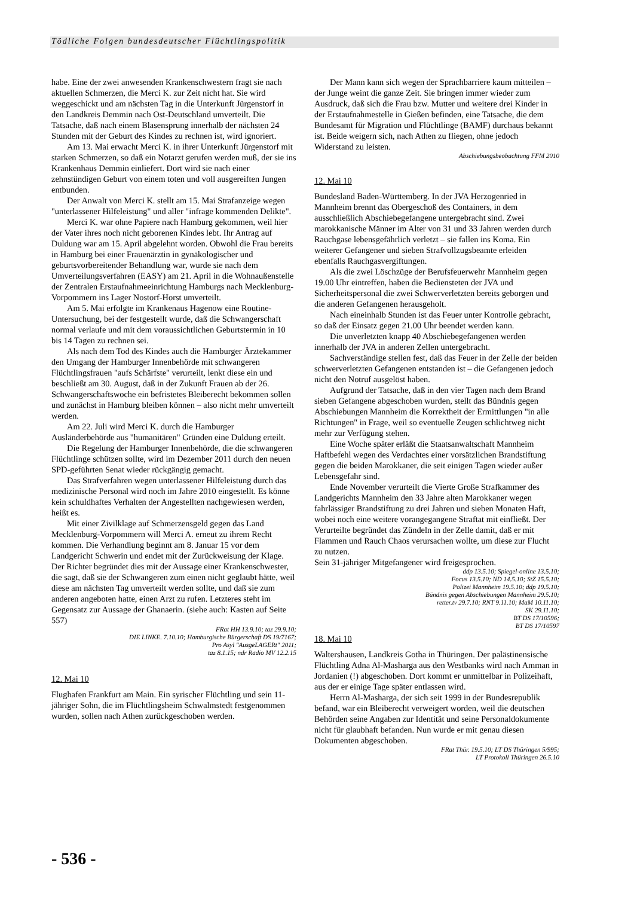Tödliche Folgen bundesdeutscher Flüchtlingspolitik
habe. Eine der zwei anwesenden Krankenschwestern fragt sie nach aktuellen Schmerzen, die Merci K. zur Zeit nicht hat. Sie wird weggeschickt und am nächsten Tag in die Unterkunft Jürgenstorf in den Landkreis Demmin nach Ost-Deutschland umverteilt. Die Tatsache, daß nach einem Blasensprung innerhalb der nächsten 24 Stunden mit der Geburt des Kindes zu rechnen ist, wird ignoriert.
Am 13. Mai erwacht Merci K. in ihrer Unterkunft Jürgenstorf mit starken Schmerzen, so daß ein Notarzt gerufen werden muß, der sie ins Krankenhaus Demmin einliefert. Dort wird sie nach einer zehnstündigen Geburt von einem toten und voll ausgereiften Jungen entbunden.
Der Anwalt von Merci K. stellt am 15. Mai Strafanzeige wegen "unterlassener Hilfeleistung" und aller "infrage kommenden Delikte".
Merci K. war ohne Papiere nach Hamburg gekommen, weil hier der Vater ihres noch nicht geborenen Kindes lebt. Ihr Antrag auf Duldung war am 15. April abgelehnt worden. Obwohl die Frau bereits in Hamburg bei einer Frauenärztin in gynäkologischer und geburtsvorbereitender Behandlung war, wurde sie nach dem Umverteilungsverfahren (EASY) am 21. April in die Wohnaußenstelle der Zentralen Erstaufnahmeeinrichtung Hamburgs nach Mecklenburg-Vorpommern ins Lager Nostorf-Horst umverteilt.
Am 5. Mai erfolgte im Krankenaus Hagenow eine Routine-Untersuchung, bei der festgestellt wurde, daß die Schwangerschaft normal verlaufe und mit dem voraussichtlichen Geburtstermin in 10 bis 14 Tagen zu rechnen sei.
Als nach dem Tod des Kindes auch die Hamburger Ärztekammer den Umgang der Hamburger Innenbehörde mit schwangeren Flüchtlingsfrauen "aufs Schärfste" verurteilt, lenkt diese ein und beschließt am 30. August, daß in der Zukunft Frauen ab der 26. Schwangerschaftswoche ein befristetes Bleiberecht bekommen sollen und zunächst in Hamburg bleiben können – also nicht mehr umverteilt werden.
Am 22. Juli wird Merci K. durch die Hamburger Ausländerbehörde aus "humanitären" Gründen eine Duldung erteilt.
Die Regelung der Hamburger Innenbehörde, die die schwangeren Flüchtlinge schützen sollte, wird im Dezember 2011 durch den neuen SPD-geführten Senat wieder rückgängig gemacht.
Das Strafverfahren wegen unterlassener Hilfeleistung durch das medizinische Personal wird noch im Jahre 2010 eingestellt. Es könne kein schuldhaftes Verhalten der Angestellten nachgewiesen werden, heißt es.
Mit einer Zivilklage auf Schmerzensgeld gegen das Land Mecklenburg-Vorpommern will Merci A. erneut zu ihrem Recht kommen. Die Verhandlung beginnt am 8. Januar 15 vor dem Landgericht Schwerin und endet mit der Zurückweisung der Klage. Der Richter begründet dies mit der Aussage einer Krankenschwester, die sagt, daß sie der Schwangeren zum einen nicht geglaubt hätte, weil diese am nächsten Tag umverteilt werden sollte, und daß sie zum anderen angeboten hatte, einen Arzt zu rufen. Letzteres steht im Gegensatz zur Aussage der Ghanaerin. (siehe auch: Kasten auf Seite 557)
FRat HH 13.9.10; taz 29.9.10;
DIE LINKE. 7.10.10; Hamburgische Bürgerschaft DS 19/7167;
Pro Asyl "AusgeLAGERt" 2011;
taz 8.1.15; ndr Radio MV 12.2.15
12. Mai 10
Flughafen Frankfurt am Main. Ein syrischer Flüchtling und sein 11-jähriger Sohn, die im Flüchtlingsheim Schwalmstedt festgenommen wurden, sollen nach Athen zurückgeschoben werden.
Der Mann kann sich wegen der Sprachbarriere kaum mitteilen – der Junge weint die ganze Zeit. Sie bringen immer wieder zum Ausdruck, daß sich die Frau bzw. Mutter und weitere drei Kinder in der Erstaufnahmestelle in Gießen befinden, eine Tatsache, die dem Bundesamt für Migration und Flüchtlinge (BAMF) durchaus bekannt ist. Beide weigern sich, nach Athen zu fliegen, ohne jedoch Widerstand zu leisten.
Abschiebungsbeobachtung FFM 2010
12. Mai 10
Bundesland Baden-Württemberg. In der JVA Herzogenried in Mannheim brennt das Obergeschoß des Containers, in dem ausschließlich Abschiebegefangene untergebracht sind. Zwei marokkanische Männer im Alter von 31 und 33 Jahren werden durch Rauchgase lebensgefährlich verletzt – sie fallen ins Koma. Ein weiterer Gefangener und sieben Strafvollzugsbeamte erleiden ebenfalls Rauchgasvergiftungen.
Als die zwei Löschzüge der Berufsfeuerwehr Mannheim gegen 19.00 Uhr eintreffen, haben die Bediensteten der JVA und Sicherheitspersonal die zwei Schwerverletzten bereits geborgen und die anderen Gefangenen herausgeholt.
Nach eineinhalb Stunden ist das Feuer unter Kontrolle gebracht, so daß der Einsatz gegen 21.00 Uhr beendet werden kann.
Die unverletzten knapp 40 Abschiebegefangenen werden innerhalb der JVA in anderen Zellen untergebracht.
Sachverständige stellen fest, daß das Feuer in der Zelle der beiden schwerverletzten Gefangenen entstanden ist – die Gefangenen jedoch nicht den Notruf ausgelöst haben.
Aufgrund der Tatsache, daß in den vier Tagen nach dem Brand sieben Gefangene abgeschoben wurden, stellt das Bündnis gegen Abschiebungen Mannheim die Korrektheit der Ermittlungen "in alle Richtungen" in Frage, weil so eventuelle Zeugen schlichtweg nicht mehr zur Verfügung stehen.
Eine Woche später erläßt die Staatsanwaltschaft Mannheim Haftbefehl wegen des Verdachtes einer vorsätzlichen Brandstiftung gegen die beiden Marokkaner, die seit einigen Tagen wieder außer Lebensgefahr sind.
Ende November verurteilt die Vierte Große Strafkammer des Landgerichts Mannheim den 33 Jahre alten Marokkaner wegen fahrlässiger Brandstiftung zu drei Jahren und sieben Monaten Haft, wobei noch eine weitere vorangegangene Straftat mit einfließt. Der Verurteilte begründet das Zündeln in der Zelle damit, daß er mit Flammen und Rauch Chaos verursachen wollte, um diese zur Flucht zu nutzen.
Sein 31-jähriger Mitgefangener wird freigesprochen.
ddp 13.5.10; Spiegel-online 13.5.10;
Focus 13.5.10; ND 14.5.10; StZ 15.5.10;
Polizei Mannheim 19.5.10; ddp 19.5.10;
Bündnis gegen Abschiebungen Mannheim 29.5.10;
retter.tv 29.7.10; RNT 9.11.10; MaM 10.11.10;
SK 29.11.10;
BT DS 17/10596;
BT DS 17/10597
18. Mai 10
Waltershausen, Landkreis Gotha in Thüringen. Der palästinensische Flüchtling Adna Al-Masharga aus den Westbanks wird nach Amman in Jordanien (!) abgeschoben. Dort kommt er unmittelbar in Polizeihaft, aus der er einige Tage später entlassen wird.
Herrn Al-Masharga, der sich seit 1999 in der Bundesrepublik befand, war ein Bleiberecht verweigert worden, weil die deutschen Behörden seine Angaben zur Identität und seine Personaldokumente nicht für glaubhaft befanden. Nun wurde er mit genau diesen Dokumenten abgeschoben.
FRat Thür. 19.5.10; LT DS Thüringen 5/995;
LT Protokoll Thüringen 26.5.10
- 536 -